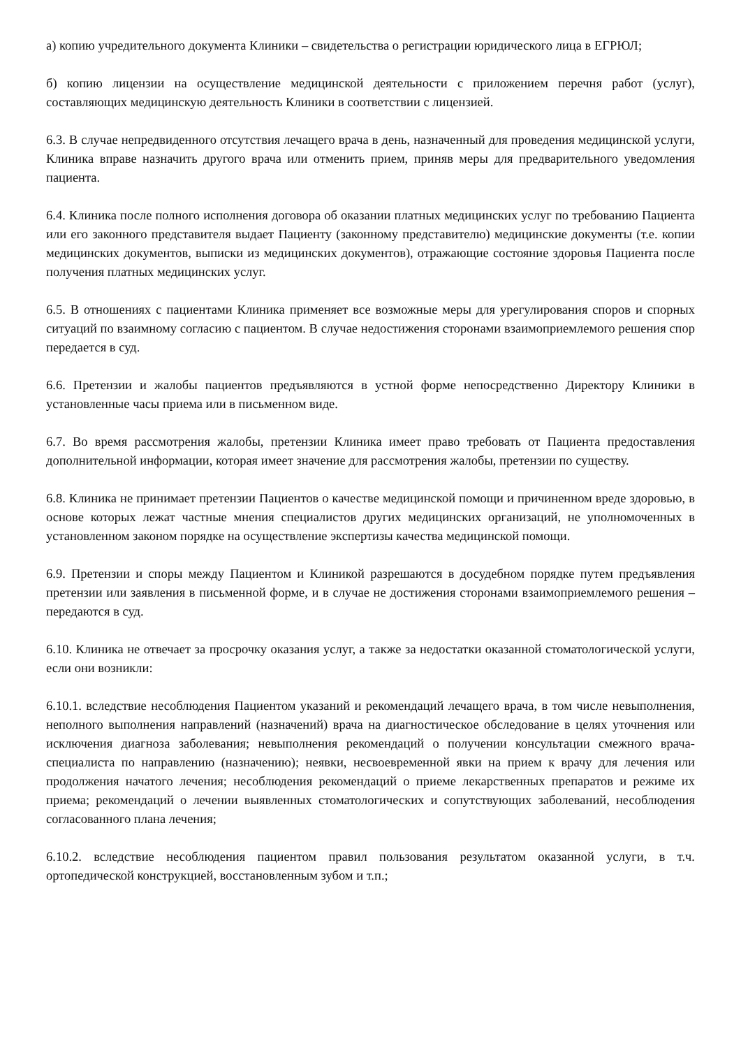а) копию учредительного документа Клиники – свидетельства о регистрации юридического лица в ЕГРЮЛ;
б) копию лицензии на осуществление медицинской деятельности с приложением перечня работ (услуг), составляющих медицинскую деятельность Клиники в соответствии с лицензией.
6.3. В случае непредвиденного отсутствия лечащего врача в день, назначенный для проведения медицинской услуги, Клиника вправе назначить другого врача или отменить прием, приняв меры для предварительного уведомления пациента.
6.4. Клиника после полного исполнения договора об оказании платных медицинских услуг по требованию Пациента или его законного представителя выдает Пациенту (законному представителю) медицинские документы (т.е. копии медицинских документов, выписки из медицинских документов), отражающие состояние здоровья Пациента после получения платных медицинских услуг.
6.5. В отношениях с пациентами Клиника применяет все возможные меры для урегулирования споров и спорных ситуаций по взаимному согласию с пациентом. В случае недостижения сторонами взаимоприемлемого решения спор передается в суд.
6.6. Претензии и жалобы пациентов предъявляются в устной форме непосредственно Директору Клиники в установленные часы приема или в письменном виде.
6.7. Во время рассмотрения жалобы, претензии Клиника имеет право требовать от Пациента предоставления дополнительной информации, которая имеет значение для рассмотрения жалобы, претензии по существу.
6.8. Клиника не принимает претензии Пациентов о качестве медицинской помощи и причиненном вреде здоровью, в основе которых лежат частные мнения специалистов других медицинских организаций, не уполномоченных в установленном законом порядке на осуществление экспертизы качества медицинской помощи.
6.9. Претензии и споры между Пациентом и Клиникой разрешаются в досудебном порядке путем предъявления претензии или заявления в письменной форме, и в случае не достижения сторонами взаимоприемлемого решения – передаются в суд.
6.10. Клиника не отвечает за просрочку оказания услуг, а также за недостатки оказанной стоматологической услуги, если они возникли:
6.10.1. вследствие несоблюдения Пациентом указаний и рекомендаций лечащего врача, в том числе невыполнения, неполного выполнения направлений (назначений) врача на диагностическое обследование в целях уточнения или исключения диагноза заболевания; невыполнения рекомендаций о получении консультации смежного врача-специалиста по направлению (назначению); неявки, несвоевременной явки на прием к врачу для лечения или продолжения начатого лечения; несоблюдения рекомендаций о приеме лекарственных препаратов и режиме их приема; рекомендаций о лечении выявленных стоматологических и сопутствующих заболеваний, несоблюдения согласованного плана лечения;
6.10.2. вследствие несоблюдения пациентом правил пользования результатом оказанной услуги, в т.ч. ортопедической конструкцией, восстановленным зубом и т.п.;